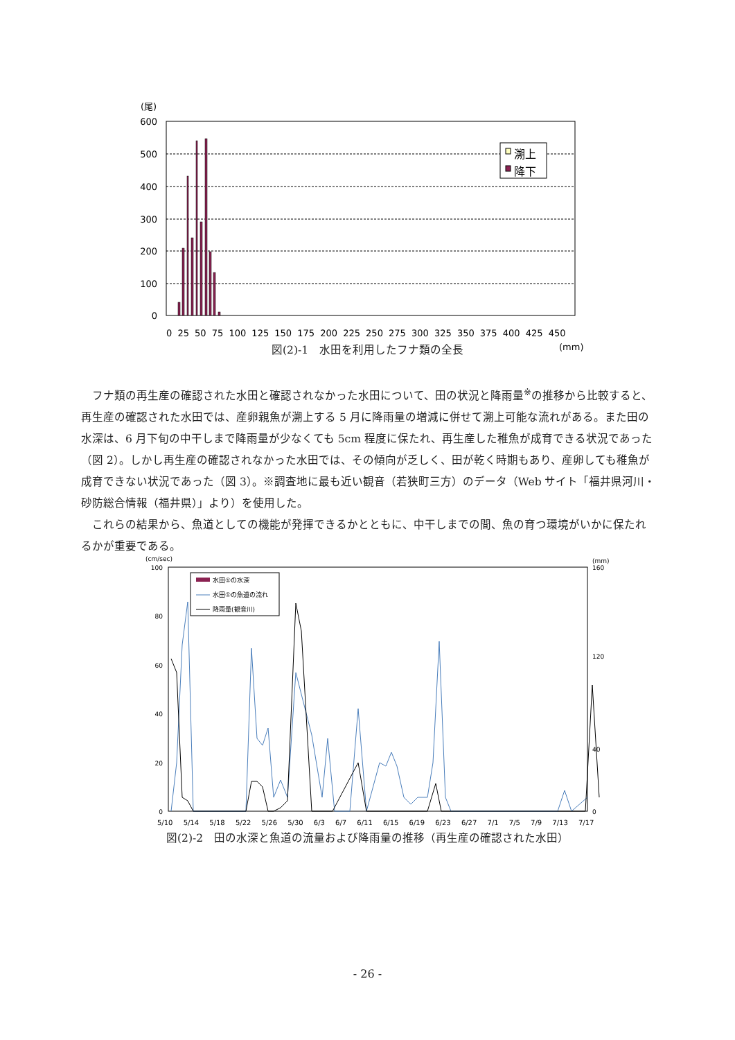(尾)
600
500
400
300
200
100
0
溯上
降下
0 25 50 75 100 125 150 175 200 225 250 275 300 325 350 375 400 425 450
(mm)
図(2)-1　水田を利用したフナ類の全長
　フナ類の再生産の確認された水田と確認されなかった水田について、田の状況と降雨量<sup>※</sup>の推移から比較すると、再生産の確認された水田では、産卵親魚が溯上する 5 月に降雨量の増減に併せて溯上可能な流れがある。また田の水深は、6 月下旬の中干しまで降雨量が少なくても 5cm 程度に保たれ、再生産した稚魚が成育できる状況であった（図 2）。しかし再生産の確認されなかった水田では、その傾向が乏しく、田が乾く時期もあり、産卵しても稚魚が成育できない状況であった（図 3）。※調査地に最も近い観音（若狭町三方）のデータ（Web サイト「福井県河川・砂防総合情報（福井県）」より）を使用した。
　これらの結果から、魚道としての機能が発揮できるかとともに、中干しまでの間、魚の育つ環境がいかに保たれるかが重要である。
(cm/sec)
(mm)
100
80
60
40
20
0
160
120
40
0
水田①の水深
水田①の魚道の流れ
降雨量(観音川)
5/10 5/14 5/18 5/22 5/26 5/30 6/3 6/7 6/11 6/15 6/19 6/23 6/27 7/1 7/5 7/9 7/13 7/17
図(2)-2　田の水深と魚道の流量および降雨量の推移（再生産の確認された水田）
- 26 -